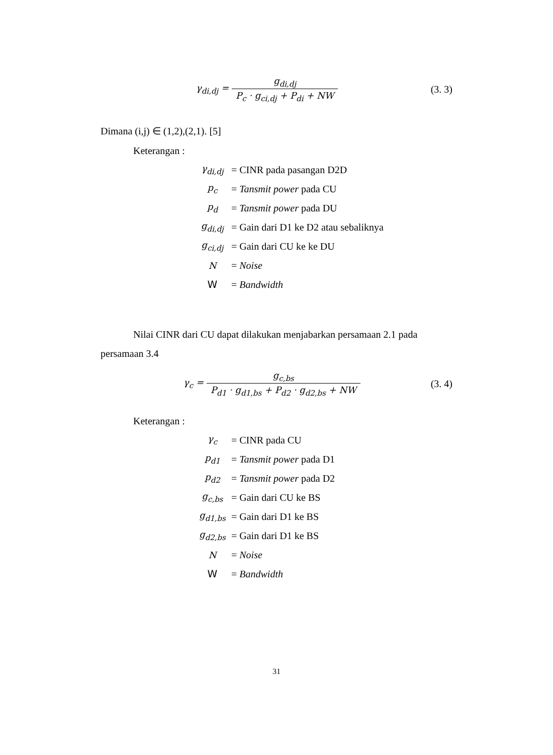γ<sub>di,dj</sub> = g<sub>di,dj</sub> P<sub>c</sub> · g<sub>ci,dj</sub> + P<sub>di</sub> + NW
(3. 3)
Dimana (i,j) ∈ (1,2),(2,1). [5]
Keterangan :
| γ<sub>di,dj</sub> | = CINR pada pasangan D2D |
| p<sub>c</sub> | = Tansmit power pada CU |
| p<sub>d</sub> | = Tansmit power pada DU |
| g<sub>di,dj</sub> | = Gain dari D1 ke D2 atau sebaliknya |
| g<sub>ci,dj</sub> | = Gain dari CU ke ke DU |
| N | = Noise |
| W | = Bandwidth |
Nilai CINR dari CU dapat dilakukan menjabarkan persamaan 2.1 pada persamaan 3.4
γ<sub>c</sub> =
g<sub>c,bs</sub> P<sub>d1</sub> · g<sub>d1,bs</sub> + P<sub>d2</sub> · g<sub>d2,bs</sub> + NW
(3. 4)
Keterangan :
| γ<sub>c</sub> | = CINR pada CU |
| p<sub>d1</sub> | = Tansmit power pada D1 |
| p<sub>d2</sub> | = Tansmit power pada D2 |
| g<sub>c,bs</sub> | = Gain dari CU ke BS |
| g<sub>d1,bs</sub> | = Gain dari D1 ke BS |
| g<sub>d2,bs</sub> | = Gain dari D1 ke BS |
| N | = Noise |
| W | = Bandwidth |
31